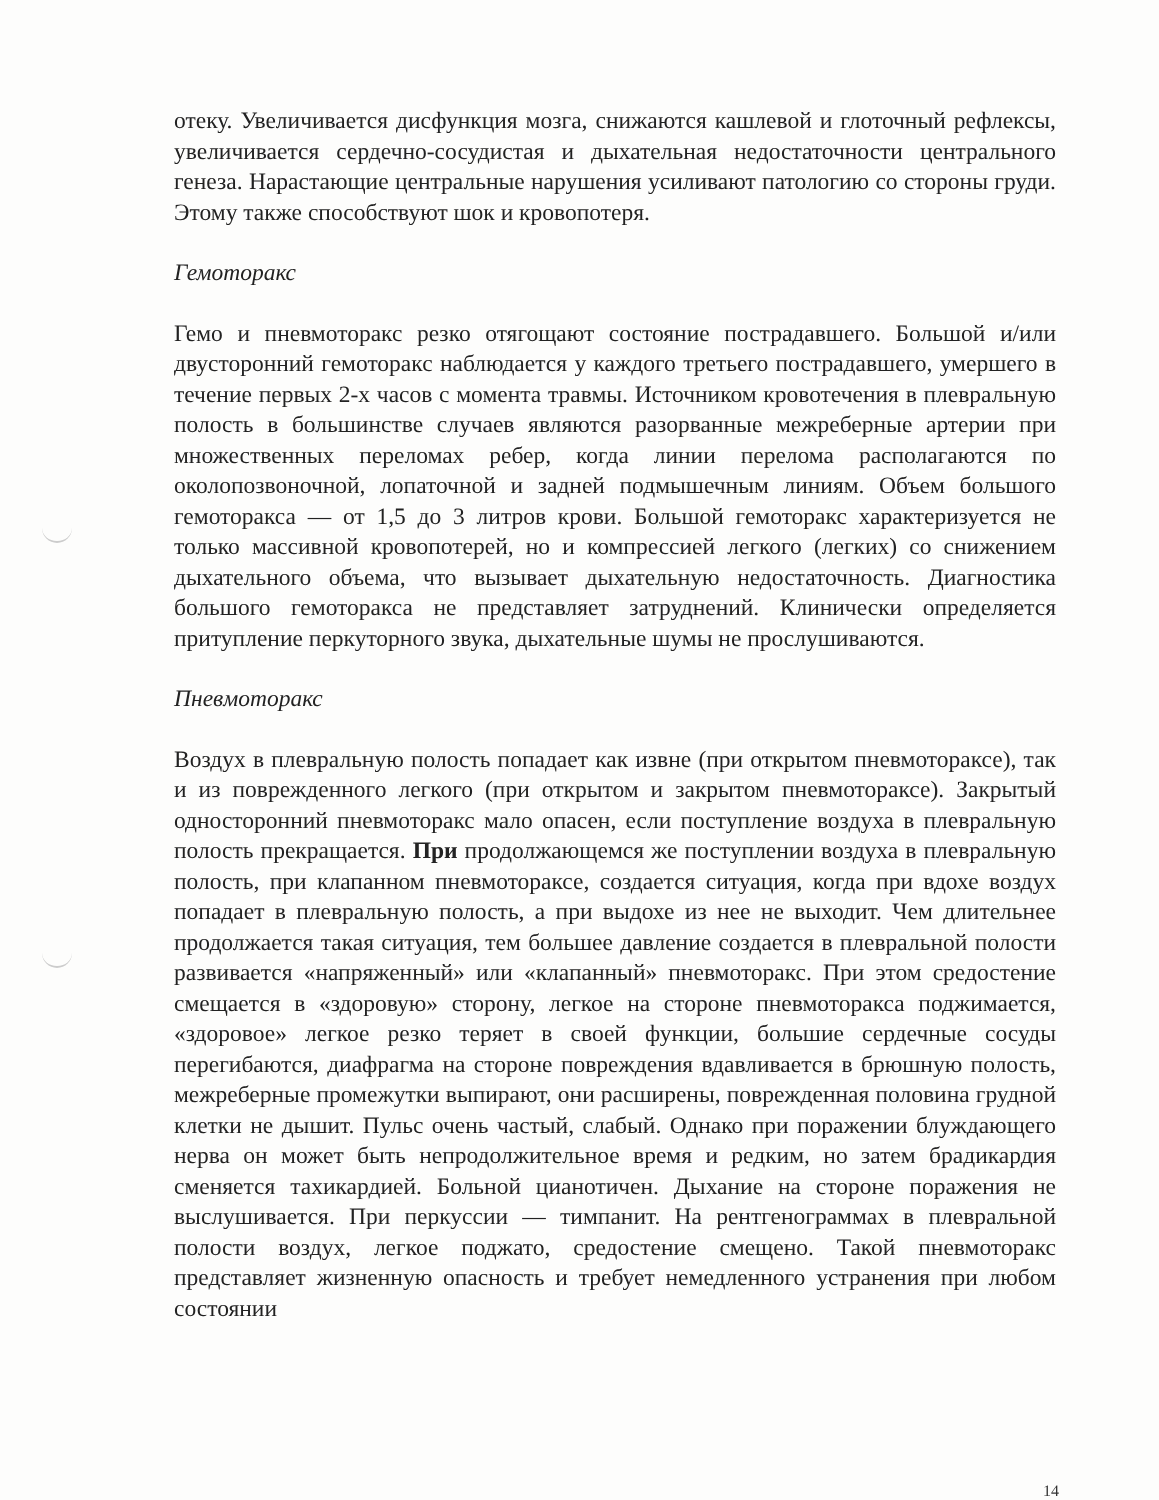отеку. Увеличивается дисфункция мозга, снижаются кашлевой и глоточный рефлексы, увеличивается сердечно-сосудистая и дыхательная недостаточности центрального генеза. Нарастающие центральные нарушения усиливают патологию со стороны груди. Этому также способствуют шок и кровопотеря.
Гемоторакс
Гемо и пневмоторакс резко отягощают состояние пострадавшего. Большой и/или двусторонний гемоторакс наблюдается у каждого третьего пострадавшего, умершего в течение первых 2-х часов с момента травмы. Источником кровотечения в плевральную полость в большинстве случаев являются разорванные межреберные артерии при множественных переломах ребер, когда линии перелома располагаются по околопозвоночной, лопаточной и задней подмышечным линиям. Объем большого гемоторакса — от 1,5 до 3 литров крови. Большой гемоторакс характеризуется не только массивной кровопотерей, но и компрессией легкого (легких) со снижением дыхательного объема, что вызывает дыхательную недостаточность. Диагностика большого гемоторакса не представляет затруднений. Клинически определяется притупление перкуторного звука, дыхательные шумы не прослушиваются.
Пневмоторакс
Воздух в плевральную полость попадает как извне (при открытом пневмотораксе), так и из поврежденного легкого (при открытом и закрытом пневмотораксе). Закрытый односторонний пневмоторакс мало опасен, если поступление воздуха в плевральную полость прекращается. При продолжающемся же поступлении воздуха в плевральную полость, при клапанном пневмотораксе, создается ситуация, когда при вдохе воздух попадает в плевральную полость, а при выдохе из нее не выходит. Чем длительнее продолжается такая ситуация, тем большее давление создается в плевральной полости развивается «напряженный» или «клапанный» пневмоторакс. При этом средостение смещается в «здоровую» сторону, легкое на стороне пневмоторакса поджимается, «здоровое» легкое резко теряет в своей функции, большие сердечные сосуды перегибаются, диафрагма на стороне повреждения вдавливается в брюшную полость, межреберные промежутки выпирают, они расширены, поврежденная половина грудной клетки не дышит. Пульс очень частый, слабый. Однако при поражении блуждающего нерва он может быть непродолжительное время и редким, но затем брадикардия сменяется тахикардией. Больной цианотичен. Дыхание на стороне поражения не выслушивается. При перкуссии — тимпанит. На рентгенограммах в плевральной полости воздух, легкое поджато, средостение смещено. Такой пневмоторакс представляет жизненную опасность и требует немедленного устранения при любом состоянии
14